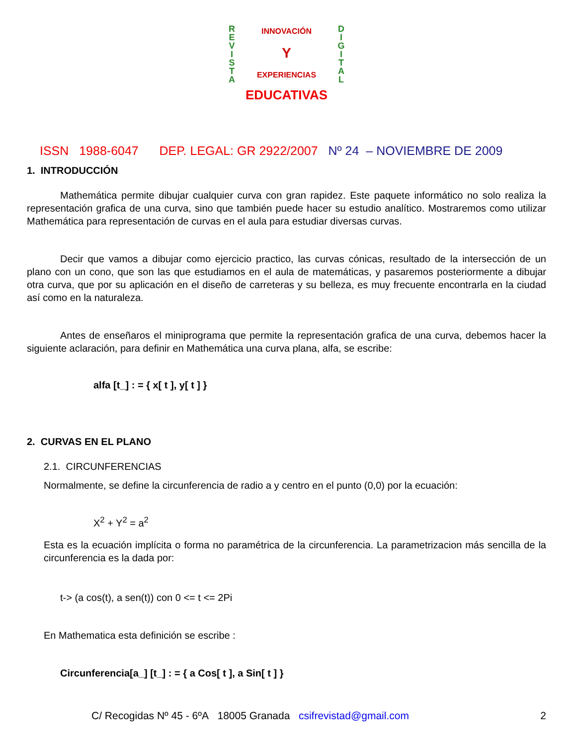R
E
V
I
S
T
A
INNOVACIÓN
Y
EXPERIENCIAS
EDUCATIVAS
D
I
G
I
T
A
L
ISSN 1988-6047 DEP. LEGAL: GR 2922/2007 Nº 24 – NOVIEMBRE DE 2009
1. INTRODUCCIÓN
Mathemática permite dibujar cualquier curva con gran rapidez. Este paquete informático no solo realiza la representación grafica de una curva, sino que también puede hacer su estudio analítico. Mostraremos como utilizar Mathemática para representación de curvas en el aula para estudiar diversas curvas.
Decir que vamos a dibujar como ejercicio practico, las curvas cónicas, resultado de la intersección de un plano con un cono, que son las que estudiamos en el aula de matemáticas, y pasaremos posteriormente a dibujar otra curva, que por su aplicación en el diseño de carreteras y su belleza, es muy frecuente encontrarla en la ciudad así como en la naturaleza.
Antes de enseñaros el miniprograma que permite la representación grafica de una curva, debemos hacer la siguiente aclaración, para definir en Mathemática una curva plana, alfa, se escribe:
alfa [t_] : = { x[ t ], y[ t ] }
2. CURVAS EN EL PLANO
2.1. CIRCUNFERENCIAS
Normalmente, se define la circunferencia de radio a y centro en el punto (0,0) por la ecuación:
X<sup>2</sup> + Y<sup>2</sup> = a<sup>2</sup>
Esta es la ecuación implícita o forma no paramétrica de la circunferencia. La parametrizacion más sencilla de la circunferencia es la dada por:
t-> (a cos(t), a sen(t)) con 0 <= t <= 2Pi
En Mathematica esta definición se escribe :
Circunferencia[a_] [t_] : = { a Cos[ t ], a Sin[ t ] }
C/ Recogidas Nº 45 - 6ºA 18005 Granada csifrevistad@gmail.com 2